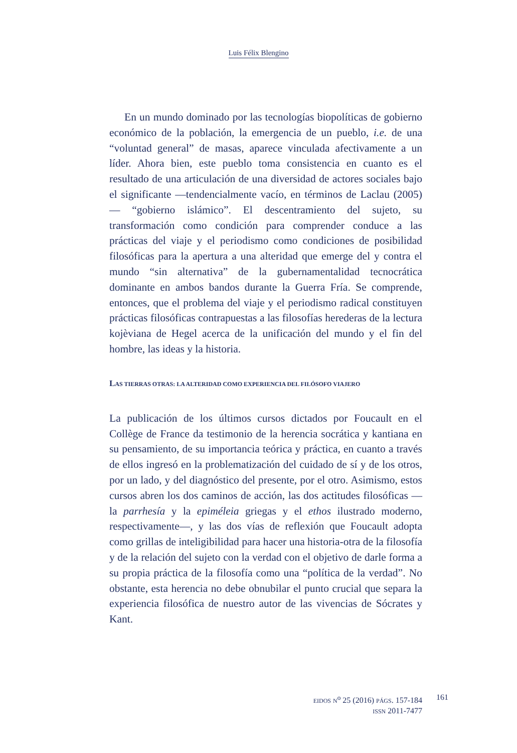Luis Félix Blengino
En un mundo dominado por las tecnologías biopolíticas de gobierno económico de la población, la emergencia de un pueblo, i.e. de una “voluntad general” de masas, aparece vinculada afectivamente a un líder. Ahora bien, este pueblo toma consistencia en cuanto es el resultado de una articulación de una diversidad de actores sociales bajo el significante —tendencialmente vacío, en términos de Laclau (2005)— “gobierno islámico”. El descentramiento del sujeto, su transformación como condición para comprender conduce a las prácticas del viaje y el periodismo como condiciones de posibilidad filosóficas para la apertura a una alteridad que emerge del y contra el mundo “sin alternativa” de la gubernamentalidad tecnocrática dominante en ambos bandos durante la Guerra Fría. Se comprende, entonces, que el problema del viaje y el periodismo radical constituyen prácticas filosóficas contrapuestas a las filosofías herederas de la lectura kojèviana de Hegel acerca de la unificación del mundo y el fin del hombre, las ideas y la historia.
LAS TIERRAS OTRAS: LA ALTERIDAD COMO EXPERIENCIA DEL FILÓSOFO VIAJERO
La publicación de los últimos cursos dictados por Foucault en el Collège de France da testimonio de la herencia socrática y kantiana en su pensamiento, de su importancia teórica y práctica, en cuanto a través de ellos ingresó en la problematización del cuidado de sí y de los otros, por un lado, y del diagnóstico del presente, por el otro. Asimismo, estos cursos abren los dos caminos de acción, las dos actitudes filosóficas —la parrhesía y la epiméleia griegas y el ethos ilustrado moderno, respectivamente—, y las dos vías de reflexión que Foucault adopta como grillas de inteligibilidad para hacer una historia-otra de la filosofía y de la relación del sujeto con la verdad con el objetivo de darle forma a su propia práctica de la filosofía como una “política de la verdad”. No obstante, esta herencia no debe obnubilar el punto crucial que separa la experiencia filosófica de nuestro autor de las vivencias de Sócrates y Kant.
EIDOS N<sup>o</sup> 25 (2016) PÁGS. 157-184
ISSN 2011-7477
161